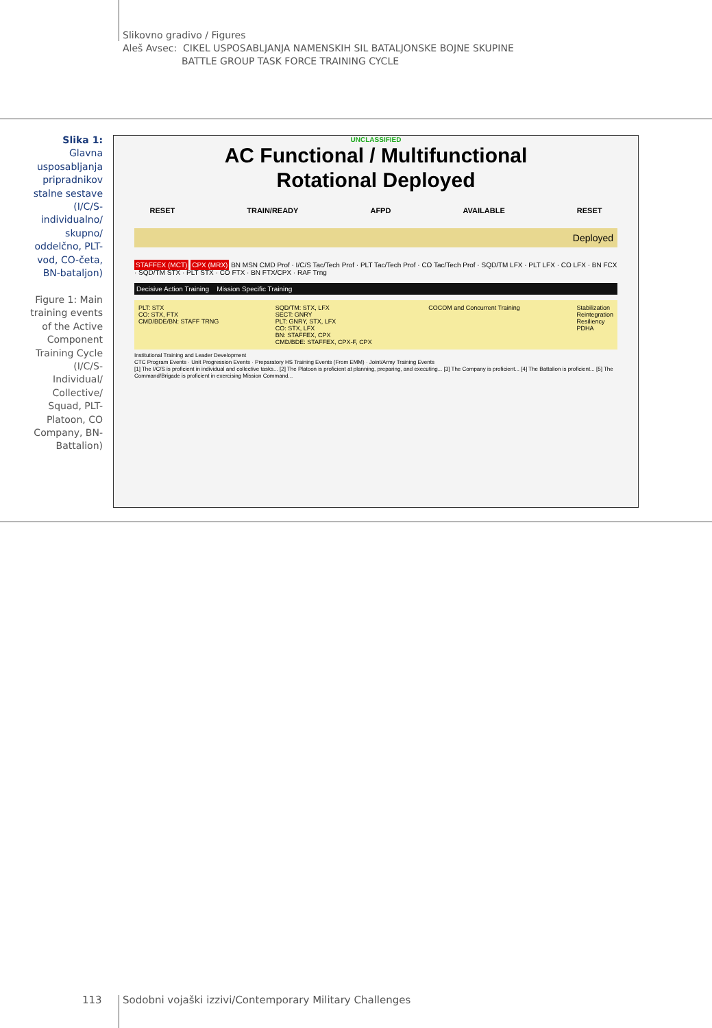Slikovno gradivo / Figures
Aleš Avsec: CIKEL USPOSABLJANJA NAMENSKIH SIL BATALJONSKE BOJNE SKUPINE
BATTLE GROUP TASK FORCE TRAINING CYCLE
Slika 1: Glavna usposabljanja pripradnikov stalne sestave (I/C/S-individualno/ skupno/ oddelčno, PLT-vod, CO-četa, BN-bataljon)
Figure 1: Main training events of the Active Component Training Cycle (I/C/S-Individual/ Collective/ Squad, PLT-Platoon, CO Company, BN-Battalion)
UNCLASSIFIED
AC Functional / Multifunctional
Rotational Deployed
RESET TRAIN/READY AFPD AVAILABLE RESET
Deployed
STAFFEX (MCT) CPX (MRX) BN MSN CMD Prof · I/C/S Tac/Tech Prof · PLT Tac/Tech Prof · CO Tac/Tech Prof · SQD/TM LFX · PLT LFX · CO LFX · BN FCX · SQD/TM STX · PLT STX · CO FTX · BN FTX/CPX · RAF Trng
Decisive Action Training Mission Specific Training
PLT: STX
CO: STX, FTX
CMD/BDE/BN: STAFF TRNG SQD/TM: STX, LFX
SECT: GNRY
PLT: GNRY, STX, LFX
CO: STX, LFX
BN: STAFFEX, CPX
CMD/BDE: STAFFEX, CPX-F, CPX COCOM and Concurrent Training Stabilization
Reintegration
Resiliency
PDHA
Institutional Training and Leader Development
CTC Program Events · Unit Progression Events · Preparatory HS Training Events (From EMM) · Joint/Army Training Events
[1] The I/C/S is proficient in individual and collective tasks... [2] The Platoon is proficient at planning, preparing, and executing... [3] The Company is proficient... [4] The Battalion is proficient... [5] The Command/Brigade is proficient in exercising Mission Command...
113
Sodobni vojaški izzivi/Contemporary Military Challenges